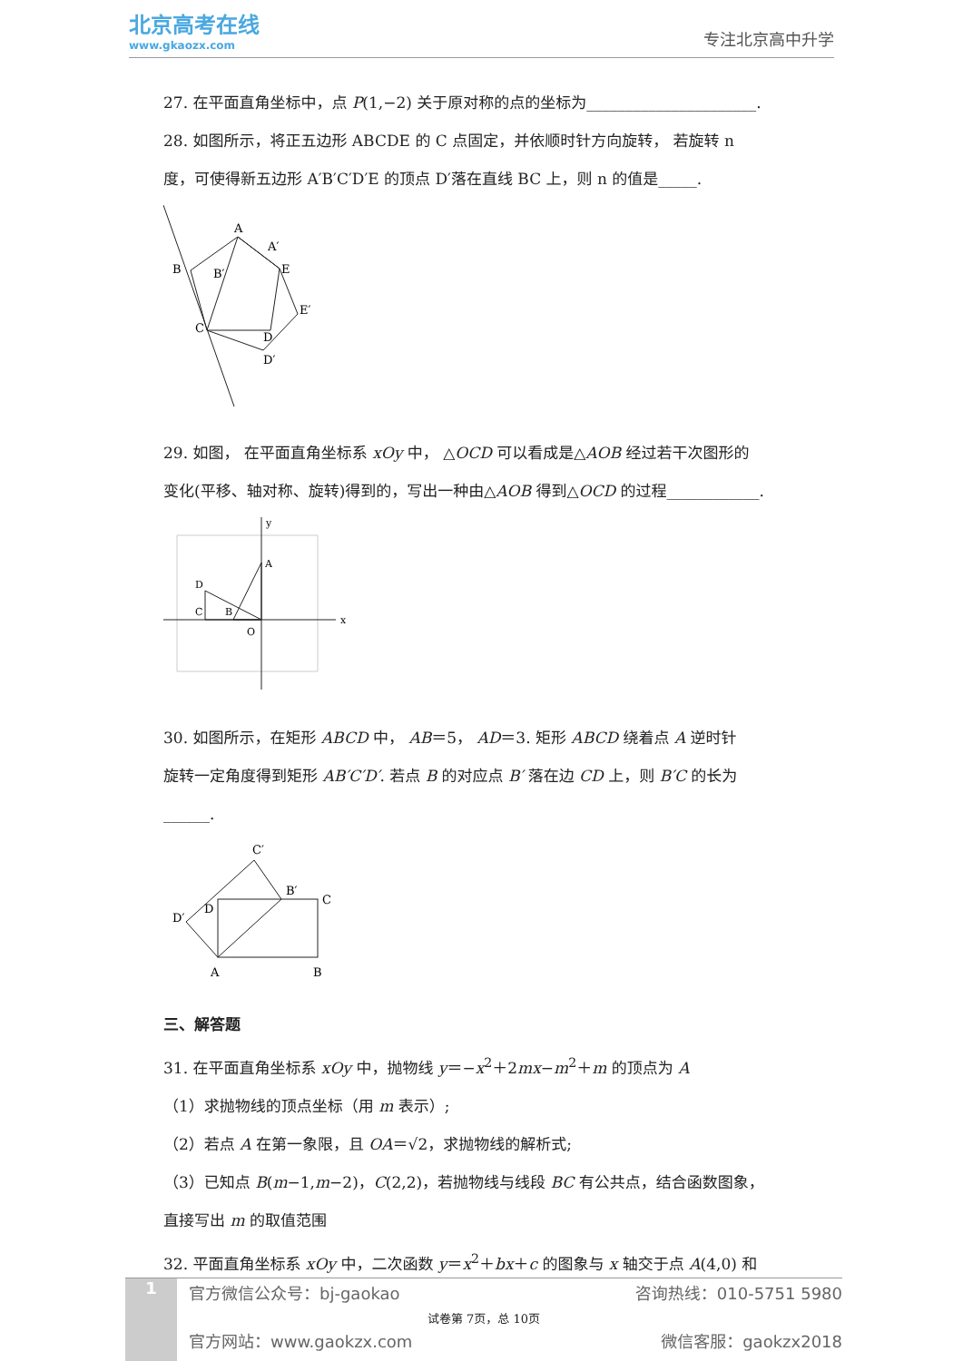北京高考在线
www.gkaozx.com
专注北京高中升学
27. 在平面直角坐标中，点 P(1,−2) 关于原对称的点的坐标为______________________.
28. 如图所示，将正五边形 ABCDE 的 C 点固定，并依顺时针方向旋转， 若旋转 n
度，可使得新五边形 A′B′C′D′E 的顶点 D′落在直线 BC 上，则 n 的值是_____.
A
B
C
D
E
D′
E′
A′
B′
29. 如图， 在平面直角坐标系 xOy 中， △OCD 可以看成是△AOB 经过若干次图形的
变化(平移、轴对称、旋转)得到的，写出一种由△AOB 得到△OCD 的过程____________.
x
y
O
A
B
C
D
30. 如图所示，在矩形 ABCD 中， AB＝5， AD＝3. 矩形 ABCD 绕着点 A 逆时针
旋转一定角度得到矩形 AB′C′D′. 若点 B 的对应点 B′ 落在边 CD 上，则 B′C 的长为
______.
C′
B′
C
D′
D
A
B
三、解答题
31. 在平面直角坐标系 xOy 中，抛物线 y＝−x<sup>2</sup>＋2mx−m<sup>2</sup>＋m 的顶点为 A
（1）求抛物线的顶点坐标（用 m 表示）;
（2）若点 A 在第一象限，且 OA＝√2，求抛物线的解析式;
（3）已知点 B(m−1,m−2)，C(2,2)，若抛物线与线段 BC 有公共点，结合函数图象，
直接写出 m 的取值范围
32. 平面直角坐标系 xOy 中，二次函数 y＝x<sup>2</sup>＋bx＋c 的图象与 x 轴交于点 A(4,0) 和
1
官方微信公众号：bj-gaokao 咨询热线：010-5751 5980
试卷第 7页，总 10页
官方网站：www.gaokzx.com 微信客服：gaokzx2018